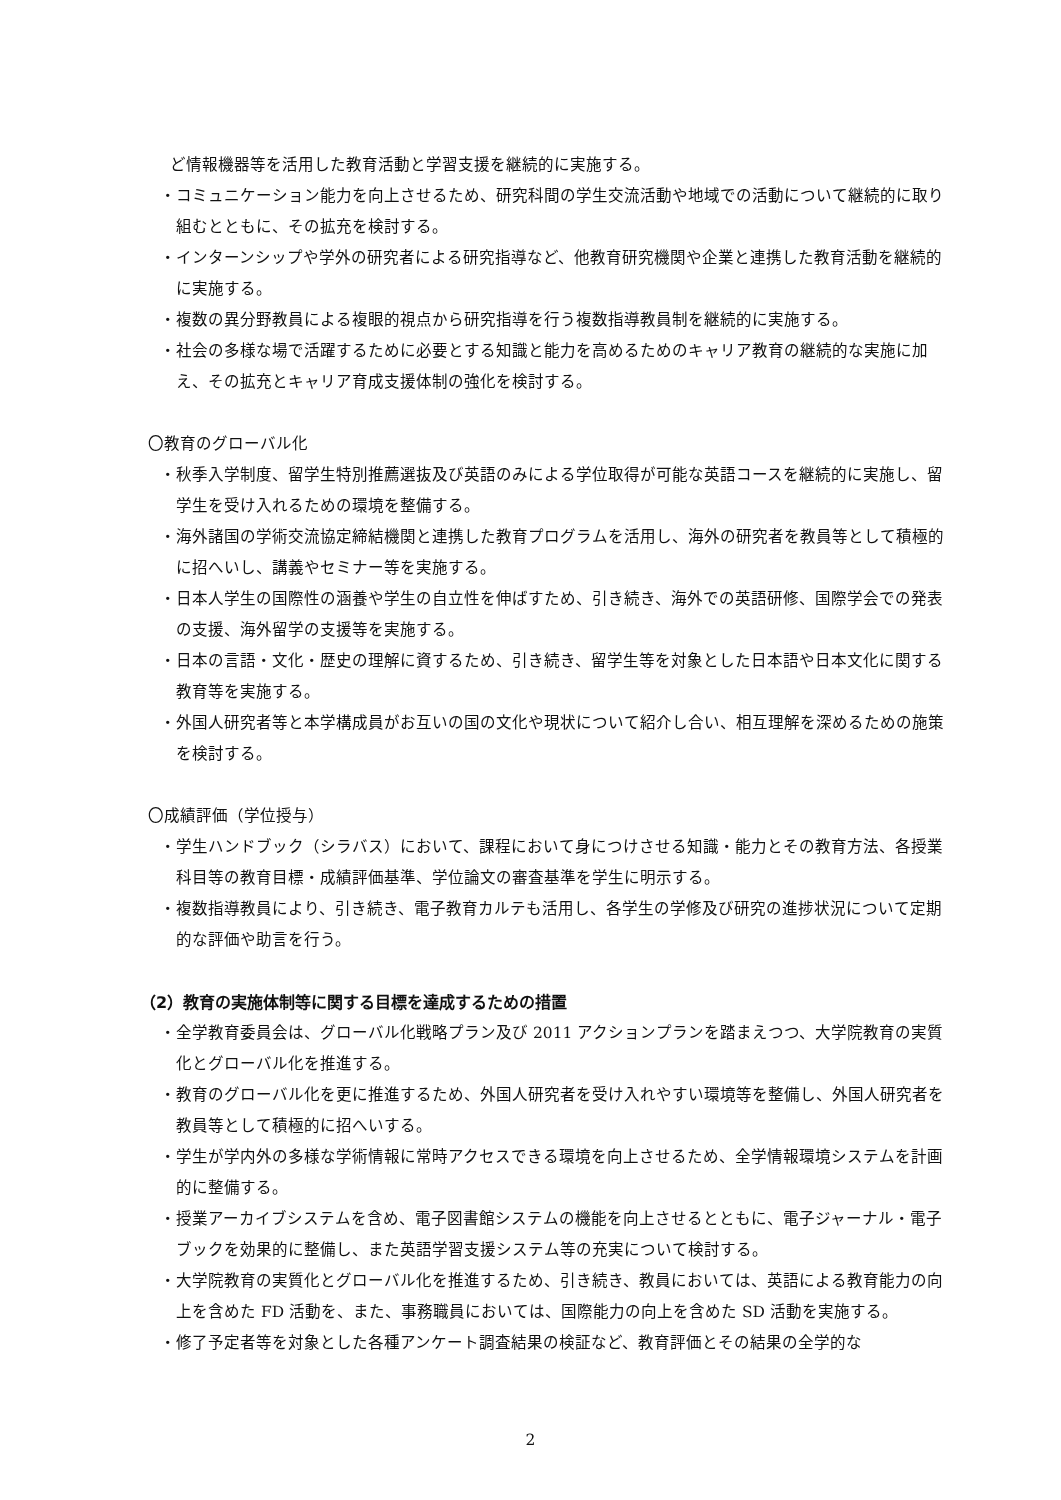ど情報機器等を活用した教育活動と学習支援を継続的に実施する。
・コミュニケーション能力を向上させるため、研究科間の学生交流活動や地域での活動について継続的に取り組むとともに、その拡充を検討する。
・インターンシップや学外の研究者による研究指導など、他教育研究機関や企業と連携した教育活動を継続的に実施する。
・複数の異分野教員による複眼的視点から研究指導を行う複数指導教員制を継続的に実施する。
・社会の多様な場で活躍するために必要とする知識と能力を高めるためのキャリア教育の継続的な実施に加え、その拡充とキャリア育成支援体制の強化を検討する。
〇教育のグローバル化
・秋季入学制度、留学生特別推薦選抜及び英語のみによる学位取得が可能な英語コースを継続的に実施し、留学生を受け入れるための環境を整備する。
・海外諸国の学術交流協定締結機関と連携した教育プログラムを活用し、海外の研究者を教員等として積極的に招へいし、講義やセミナー等を実施する。
・日本人学生の国際性の涵養や学生の自立性を伸ばすため、引き続き、海外での英語研修、国際学会での発表の支援、海外留学の支援等を実施する。
・日本の言語・文化・歴史の理解に資するため、引き続き、留学生等を対象とした日本語や日本文化に関する教育等を実施する。
・外国人研究者等と本学構成員がお互いの国の文化や現状について紹介し合い、相互理解を深めるための施策を検討する。
〇成績評価（学位授与）
・学生ハンドブック（シラバス）において、課程において身につけさせる知識・能力とその教育方法、各授業科目等の教育目標・成績評価基準、学位論文の審査基準を学生に明示する。
・複数指導教員により、引き続き、電子教育カルテも活用し、各学生の学修及び研究の進捗状況について定期的な評価や助言を行う。
（2）教育の実施体制等に関する目標を達成するための措置
・全学教育委員会は、グローバル化戦略プラン及び 2011 アクションプランを踏まえつつ、大学院教育の実質化とグローバル化を推進する。
・教育のグローバル化を更に推進するため、外国人研究者を受け入れやすい環境等を整備し、外国人研究者を教員等として積極的に招へいする。
・学生が学内外の多様な学術情報に常時アクセスできる環境を向上させるため、全学情報環境システムを計画的に整備する。
・授業アーカイブシステムを含め、電子図書館システムの機能を向上させるとともに、電子ジャーナル・電子ブックを効果的に整備し、また英語学習支援システム等の充実について検討する。
・大学院教育の実質化とグローバル化を推進するため、引き続き、教員においては、英語による教育能力の向上を含めた FD 活動を、また、事務職員においては、国際能力の向上を含めた SD 活動を実施する。
・修了予定者等を対象とした各種アンケート調査結果の検証など、教育評価とその結果の全学的な
2